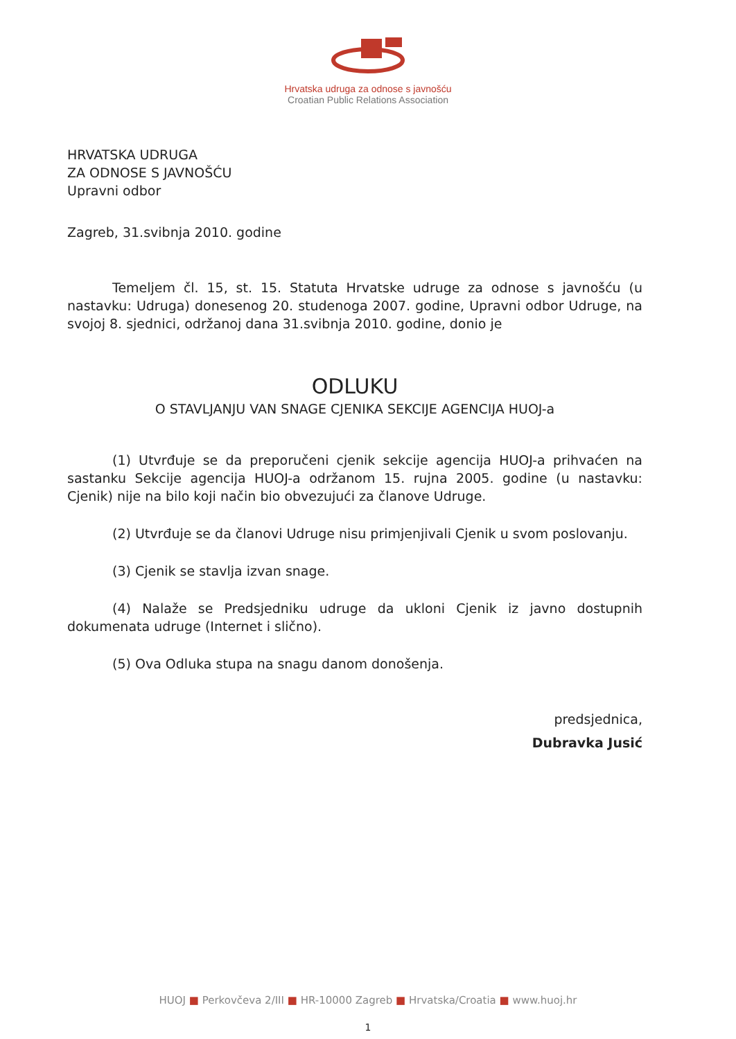Hrvatska udruga za odnose s javnošću
Croatian Public Relations Association
HRVATSKA UDRUGA
ZA ODNOSE S JAVNOŠĆU
Upravni odbor
Zagreb, 31.svibnja 2010. godine
Temeljem čl. 15, st. 15. Statuta Hrvatske udruge za odnose s javnošću (u nastavku: Udruga) donesenog 20. studenoga 2007. godine, Upravni odbor Udruge, na svojoj 8. sjednici, održanoj dana 31.svibnja 2010. godine, donio je
ODLUKU
O STAVLJANJU VAN SNAGE CJENIKA SEKCIJE AGENCIJA HUOJ-a
(1) Utvrđuje se da preporučeni cjenik sekcije agencija HUOJ-a prihvaćen na sastanku Sekcije agencija HUOJ-a održanom 15. rujna 2005. godine (u nastavku: Cjenik) nije na bilo koji način bio obvezujući za članove Udruge.
(2) Utvrđuje se da članovi Udruge nisu primjenjivali Cjenik u svom poslovanju.
(3) Cjenik se stavlja izvan snage.
(4) Nalaže se Predsjedniku udruge da ukloni Cjenik iz javno dostupnih dokumenata udruge (Internet i slično).
(5) Ova Odluka stupa na snagu danom donošenja.
predsjednica,
Dubravka Jusić
HUOJ ■ Perkovčeva 2/III ■ HR-10000 Zagreb ■ Hrvatska/Croatia ■ www.huoj.hr
1